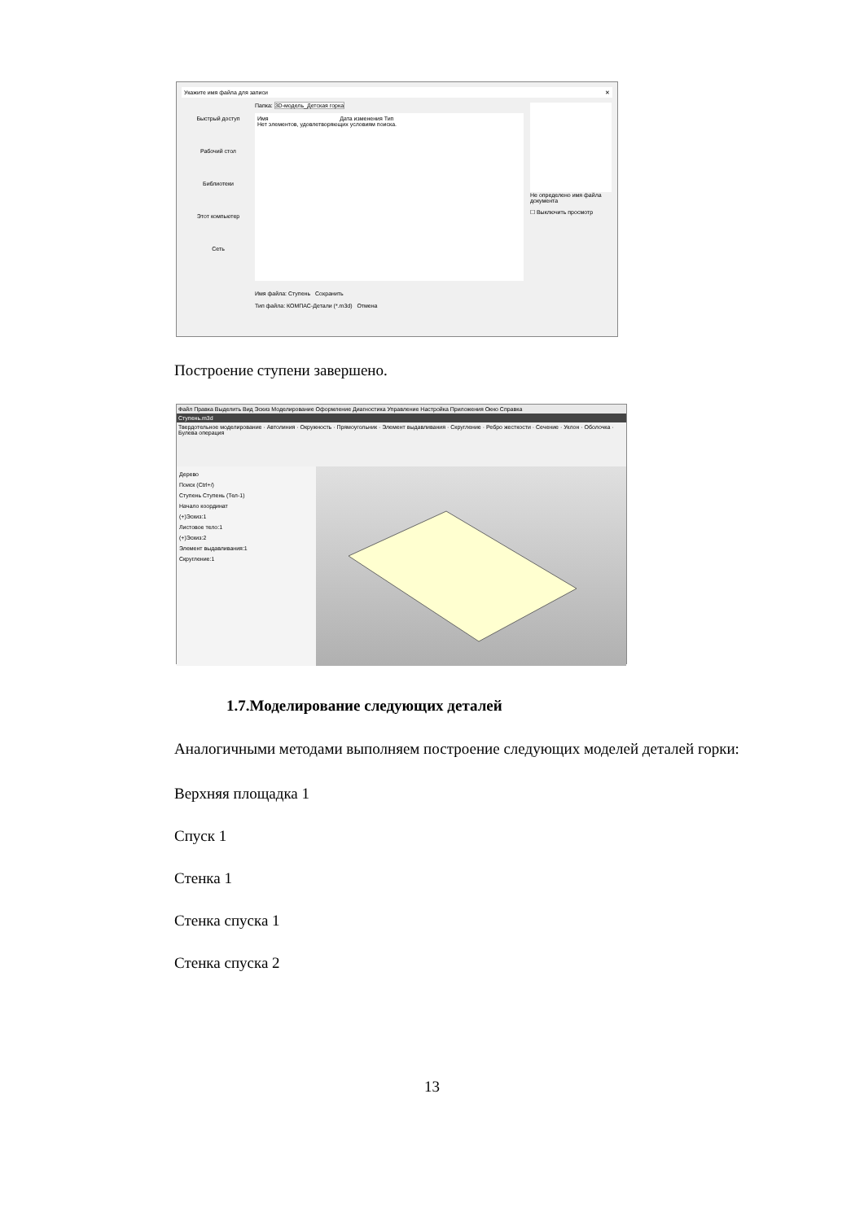Укажите имя файла для записи ✕
Быстрый доступ
Рабочий стол
Библиотеки
Этот компьютер
Сеть
Папка: 3D-модель_Детская горка
Имя Дата изменения Тип
Нет элементов, удовлетворяющих условиям поиска.
Имя файла: Ступень Сохранить
Тип файла: КОМПАС-Детали (*.m3d) Отмена
Не определено имя файла документа
☐ Выключить просмотр
Построение ступени завершено.
Файл Правка Выделить Вид Эскиз Моделирование Оформление Диагностика Управление Настройка Приложения Окно Справка
Ступень.m3d
Твердотельное моделирование · Автолиния · Окружность · Прямоугольник · Элемент выдавливания · Скругление · Ребро жесткости · Сечение · Уклон · Оболочка · Булева операция
Дерево
Поиск (Ctrl+/)
Ступень Ступень (Тел-1)
Начало координат
(+)Эскиз:1
Листовое тело:1
(+)Эскиз:2
Элемент выдавливания:1
Скругление:1
1.7.Моделирование следующих деталей
Аналогичными методами выполняем построение следующих моделей деталей горки:
Верхняя площадка 1
Спуск 1
Стенка 1
Стенка спуска 1
Стенка спуска 2
13